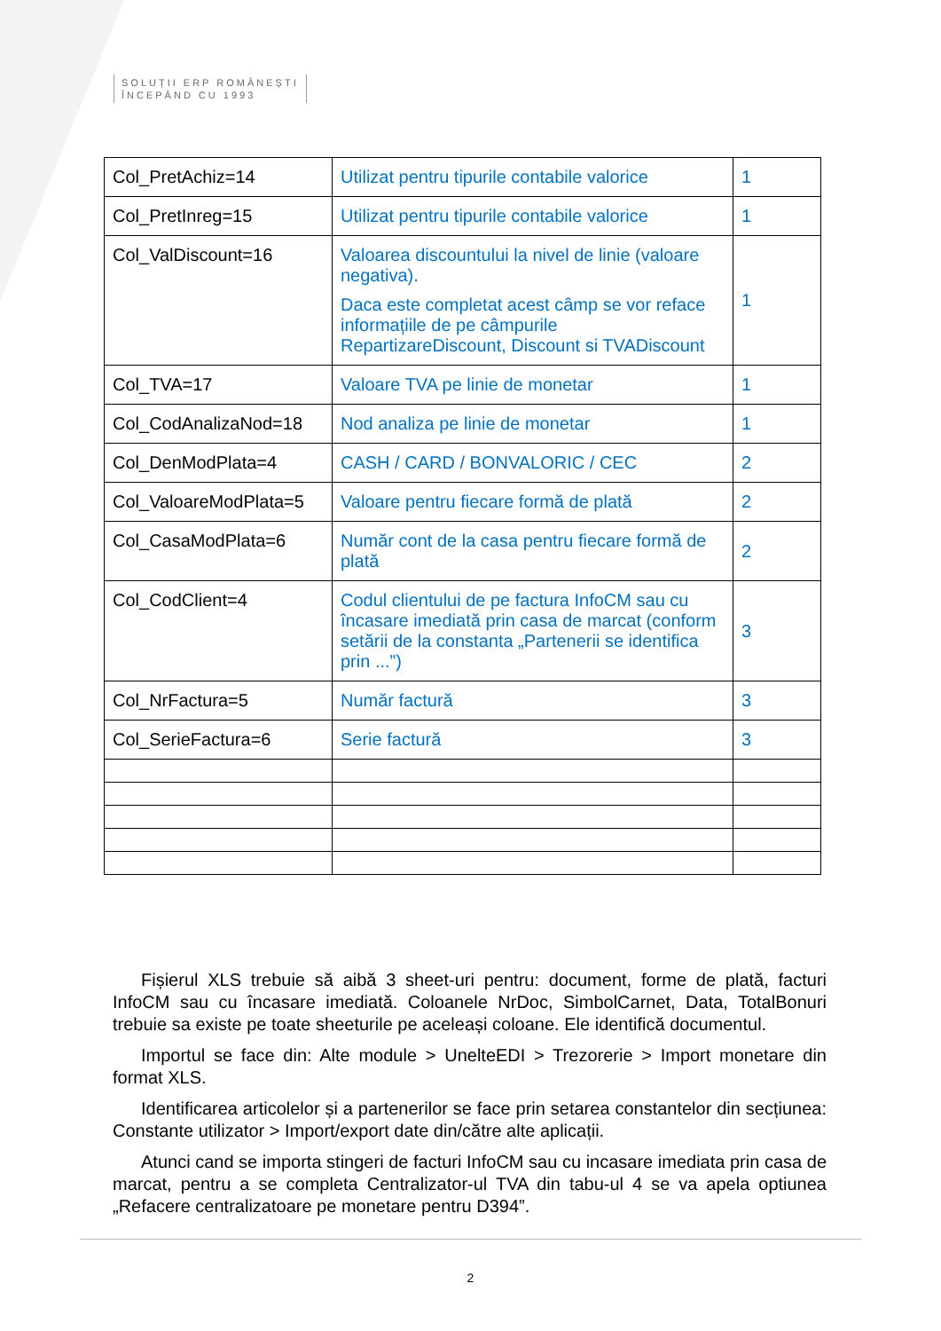SOLUȚII ERP ROMÂNEȘTI
ÎNCEPÂND CU 1993
| Col_PretAchiz=14 | Utilizat pentru tipurile contabile valorice | 1 |
| Col_PretInreg=15 | Utilizat pentru tipurile contabile valorice | 1 |
| Col_ValDiscount=16 | Valoarea discountului la nivel de linie (valoare negativa). Daca este completat acest câmp se vor reface informațiile de pe câmpurile RepartizareDiscount, Discount si TVADiscount | 1 |
| Col_TVA=17 | Valoare TVA pe linie de monetar | 1 |
| Col_CodAnalizaNod=18 | Nod analiza pe linie de monetar | 1 |
| Col_DenModPlata=4 | CASH / CARD / BONVALORIC / CEC | 2 |
| Col_ValoareModPlata=5 | Valoare pentru fiecare formă de plată | 2 |
| Col_CasaModPlata=6 | Număr cont de la casa pentru fiecare formă de plată | 2 |
| Col_CodClient=4 | Codul clientului de pe factura InfoCM sau cu încasare imediată prin casa de marcat (conform setării de la constanta „Partenerii se identifica prin ...”) | 3 |
| Col_NrFactura=5 | Număr factură | 3 |
| Col_SerieFactura=6 | Serie factură | 3 |
Fișierul XLS trebuie să aibă 3 sheet-uri pentru: document, forme de plată, facturi InfoCM sau cu încasare imediată. Coloanele NrDoc, SimbolCarnet, Data, TotalBonuri trebuie sa existe pe toate sheeturile pe aceleași coloane. Ele identifică documentul.
Importul se face din: Alte module > UnelteEDI > Trezorerie > Import monetare din format XLS.
Identificarea articolelor și a partenerilor se face prin setarea constantelor din secțiunea: Constante utilizator > Import/export date din/către alte aplicații.
Atunci cand se importa stingeri de facturi InfoCM sau cu incasare imediata prin casa de marcat, pentru a se completa Centralizator-ul TVA din tabu-ul 4 se va apela optiunea „Refacere centralizatoare pe monetare pentru D394”.
2